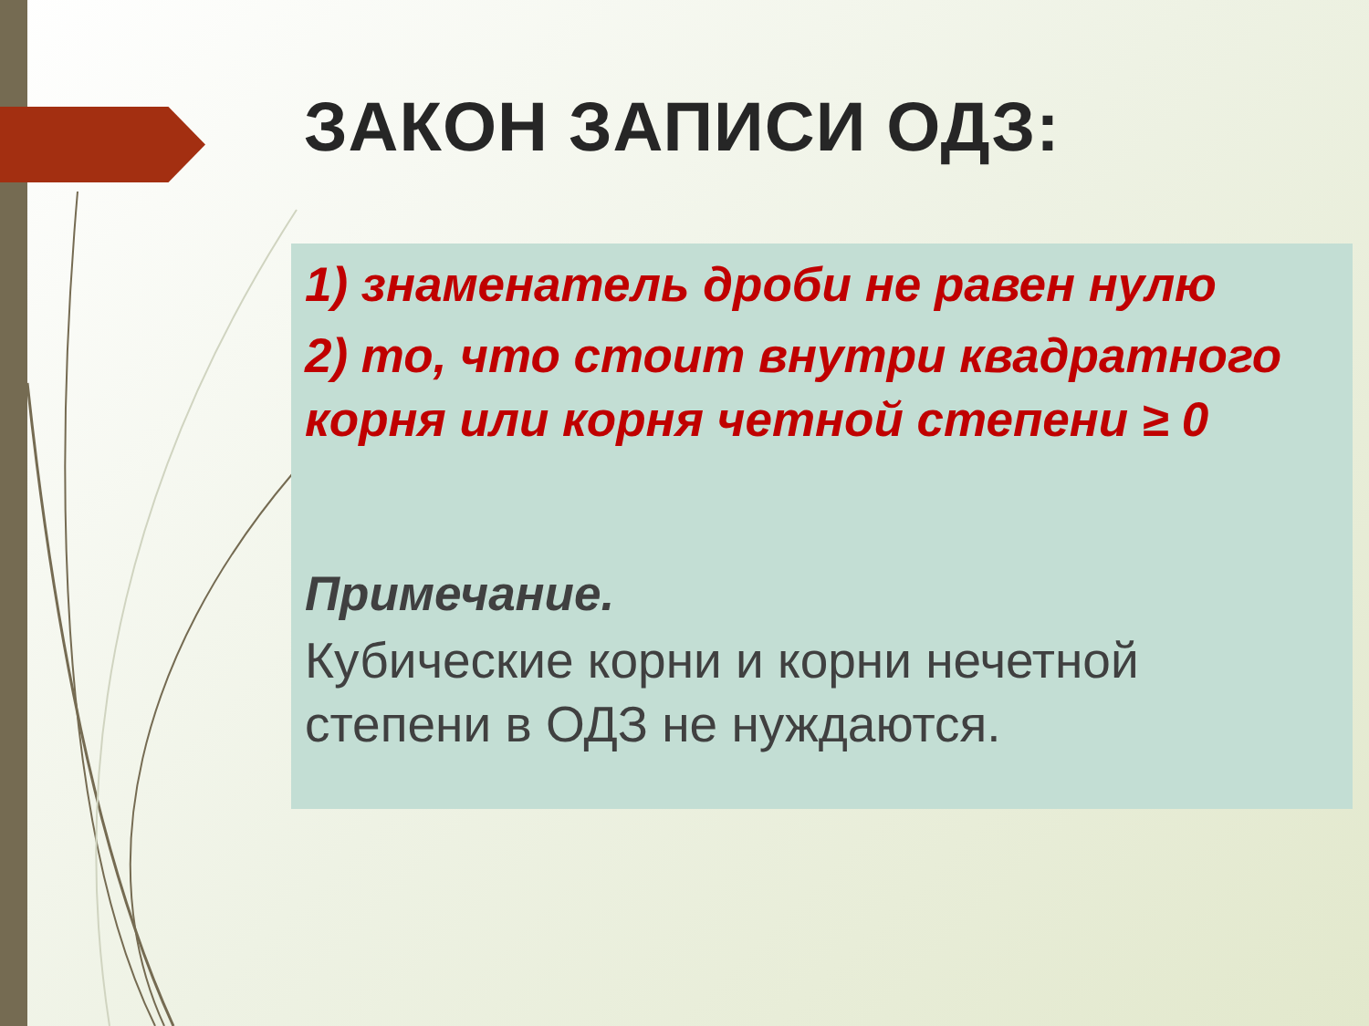ЗАКОН ЗАПИСИ ОДЗ:
1) знаменатель дроби не равен нулю
2) то, что стоит внутри квадратного корня или корня четной степени ≥ 0
Примечание.
Кубические корни и корни нечетной степени в ОДЗ не нуждаются.